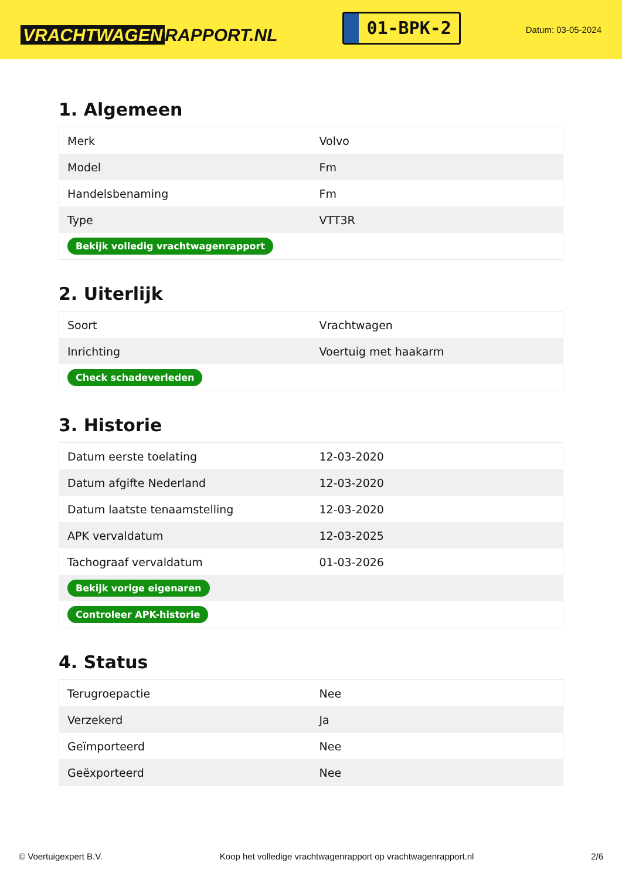VRACHTWAGEN RAPPORT.NL
01-BPK-2
Datum: 03-05-2024
1. Algemeen
| Merk | Volvo |
| Model | Fm |
| Handelsbenaming | Fm |
| Type | VTT3R |
| Bekijk volledig vrachtwagenrapport | |
2. Uiterlijk
| Soort | Vrachtwagen |
| Inrichting | Voertuig met haakarm |
| Check schadeverleden | |
3. Historie
| Datum eerste toelating | 12-03-2020 |
| Datum afgifte Nederland | 12-03-2020 |
| Datum laatste tenaamstelling | 12-03-2020 |
| APK vervaldatum | 12-03-2025 |
| Tachograaf vervaldatum | 01-03-2026 |
| Bekijk vorige eigenaren | |
| Controleer APK-historie | |
4. Status
| Terugroepactie | Nee |
| Verzekerd | Ja |
| Geïmporteerd | Nee |
| Geëxporteerd | Nee |
© Voertuigexpert B.V. Koop het volledige vrachtwagenrapport op vrachtwagenrapport.nl 2/6